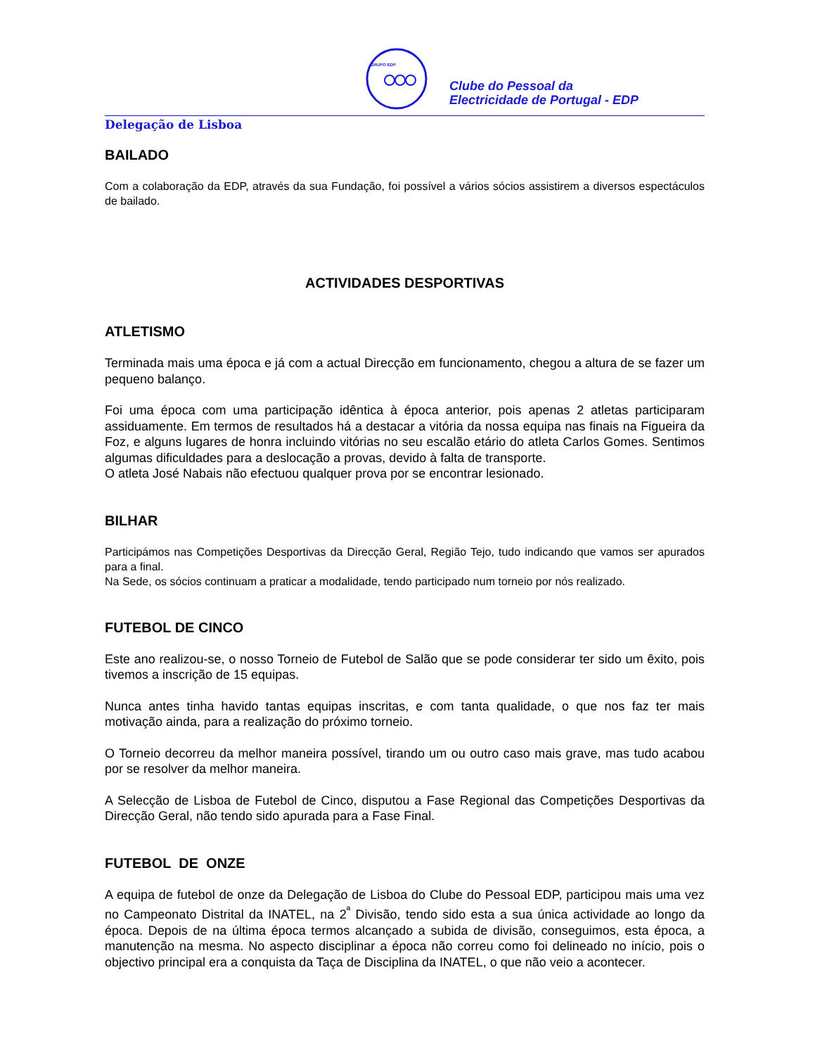GRUPO EDP
Clube do Pessoal da
Electricidade de Portugal - EDP
Delegação de Lisboa
BAILADO
Com a colaboração da EDP, através da sua Fundação, foi possível a vários sócios assistirem a diversos espectáculos de bailado.
ACTIVIDADES DESPORTIVAS
ATLETISMO
Terminada mais uma época e já com a actual Direcção em funcionamento, chegou a altura de se fazer um pequeno balanço.
Foi uma época com uma participação idêntica à época anterior, pois apenas 2 atletas participaram assiduamente. Em termos de resultados há a destacar a vitória da nossa equipa nas finais na Figueira da Foz, e alguns lugares de honra incluindo vitórias no seu escalão etário do atleta Carlos Gomes. Sentimos algumas dificuldades para a deslocação a provas, devido à falta de transporte.
O atleta José Nabais não efectuou qualquer prova por se encontrar lesionado.
BILHAR
Participámos nas Competições Desportivas da Direcção Geral, Região Tejo, tudo indicando que vamos ser apurados para a final.
Na Sede, os sócios continuam a praticar a modalidade, tendo participado num torneio por nós realizado.
FUTEBOL DE CINCO
Este ano realizou-se, o nosso Torneio de Futebol de Salão que se pode considerar ter sido um êxito, pois tivemos a inscrição de 15 equipas.
Nunca antes tinha havido tantas equipas inscritas, e com tanta qualidade, o que nos faz ter mais motivação ainda, para a realização do próximo torneio.
O Torneio decorreu da melhor maneira possível, tirando um ou outro caso mais grave, mas tudo acabou por se resolver da melhor maneira.
A Selecção de Lisboa de Futebol de Cinco, disputou a Fase Regional das Competições Desportivas da Direcção Geral, não tendo sido apurada para a Fase Final.
FUTEBOL DE ONZE
A equipa de futebol de onze da Delegação de Lisboa do Clube do Pessoal EDP, participou mais uma vez no Campeonato Distrital da INATEL, na 2<sup>ª</sup> Divisão, tendo sido esta a sua única actividade ao longo da época. Depois de na última época termos alcançado a subida de divisão, conseguimos, esta época, a manutenção na mesma. No aspecto disciplinar a época não correu como foi delineado no início, pois o objectivo principal era a conquista da Taça de Disciplina da INATEL, o que não veio a acontecer.